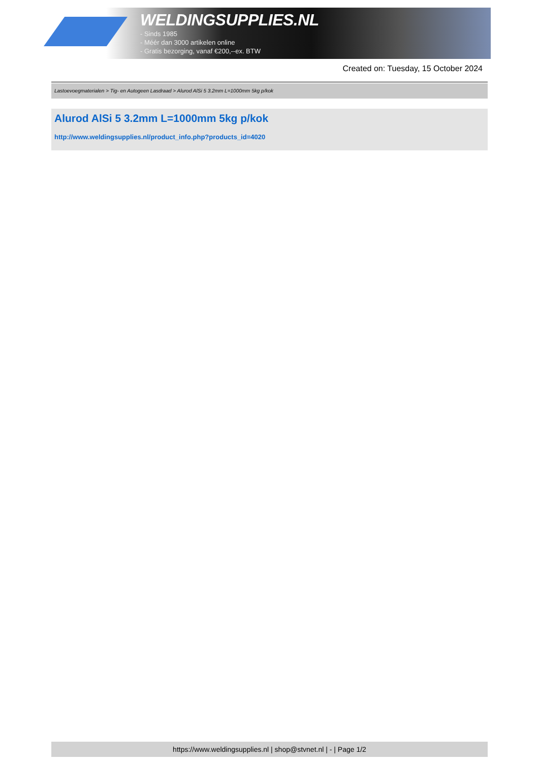WELDINGSUPPLIES.NL
- Sinds 1985
- Méér dan 3000 artikelen online
- Gratis bezorging, vanaf €200,--ex. BTW
Created on: Tuesday, 15 October 2024
Lastoevoegmaterialen > Tig- en Autogeen Lasdraad > Alurod AlSi 5 3.2mm L=1000mm 5kg p/kok
Alurod AlSi 5 3.2mm L=1000mm 5kg p/kok
http://www.weldingsupplies.nl/product_info.php?products_id=4020
https://www.weldingsupplies.nl | shop@stvnet.nl | - | Page 1/2